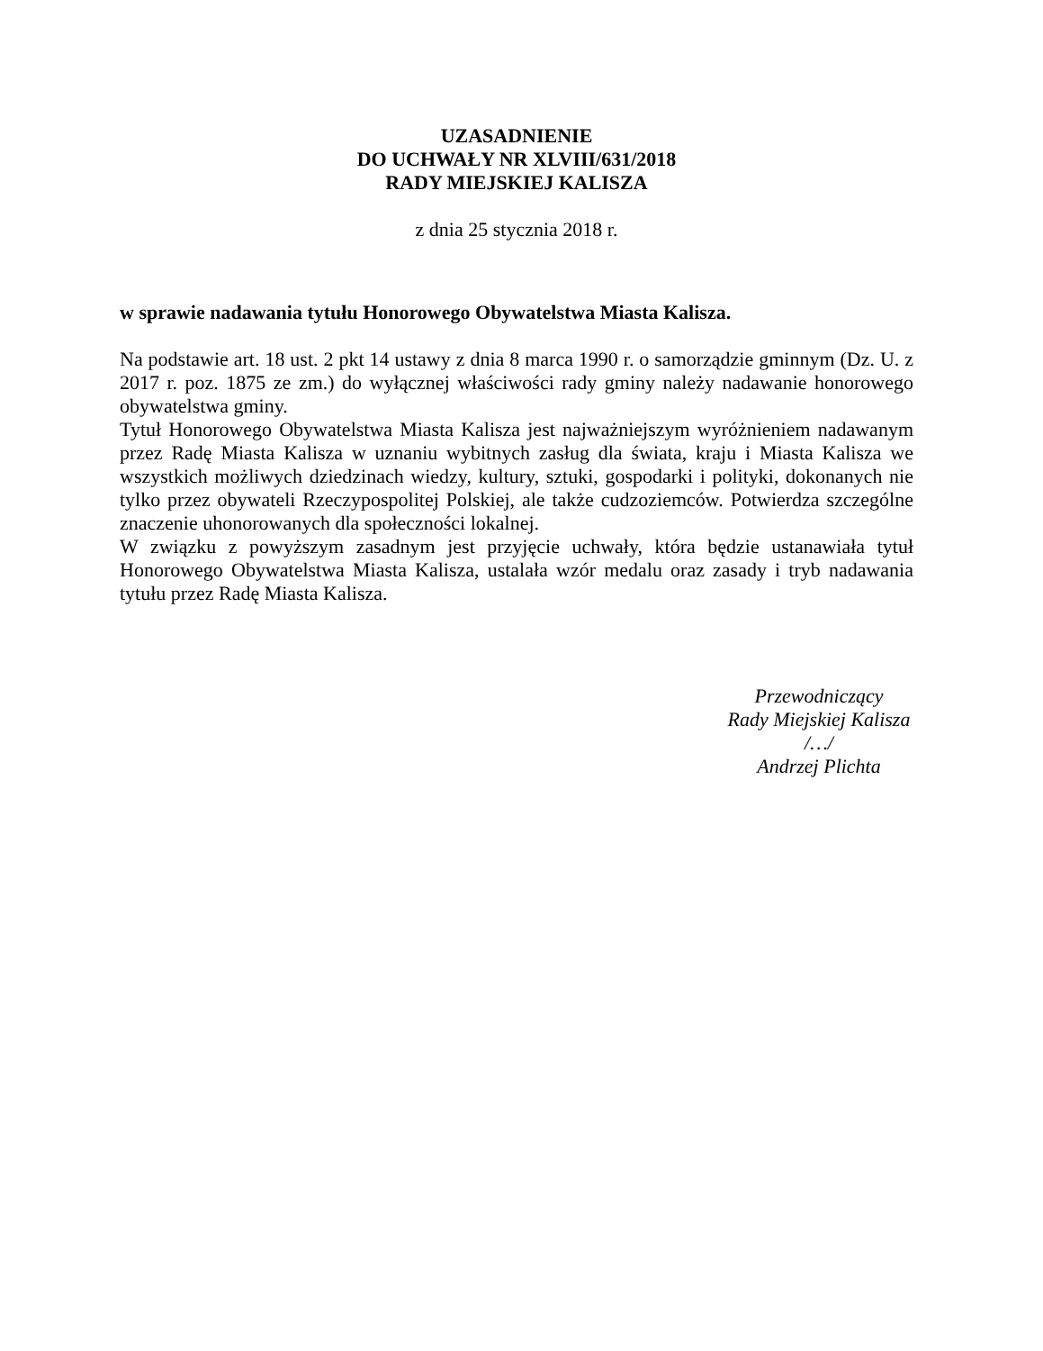UZASADNIENIE
DO UCHWAŁY NR XLVIII/631/2018
RADY MIEJSKIEJ KALISZA
z dnia 25 stycznia 2018 r.
w sprawie nadawania tytułu Honorowego Obywatelstwa Miasta Kalisza.
Na podstawie art. 18 ust. 2 pkt 14 ustawy z dnia 8 marca 1990 r. o samorządzie gminnym (Dz. U. z 2017 r. poz. 1875 ze zm.) do wyłącznej właściwości rady gminy należy nadawanie honorowego obywatelstwa gminy.
Tytuł Honorowego Obywatelstwa Miasta Kalisza jest najważniejszym wyróżnieniem nadawanym przez Radę Miasta Kalisza w uznaniu wybitnych zasług dla świata, kraju i Miasta Kalisza we wszystkich możliwych dziedzinach wiedzy, kultury, sztuki, gospodarki i polityki, dokonanych nie tylko przez obywateli Rzeczypospolitej Polskiej, ale także cudzoziemców. Potwierdza szczególne znaczenie uhonorowanych dla społeczności lokalnej.
W związku z powyższym zasadnym jest przyjęcie uchwały, która będzie ustanawiała tytuł Honorowego Obywatelstwa Miasta Kalisza, ustalała wzór medalu oraz zasady i tryb nadawania tytułu przez Radę Miasta Kalisza.
Przewodniczący
Rady Miejskiej Kalisza
/…/
Andrzej Plichta